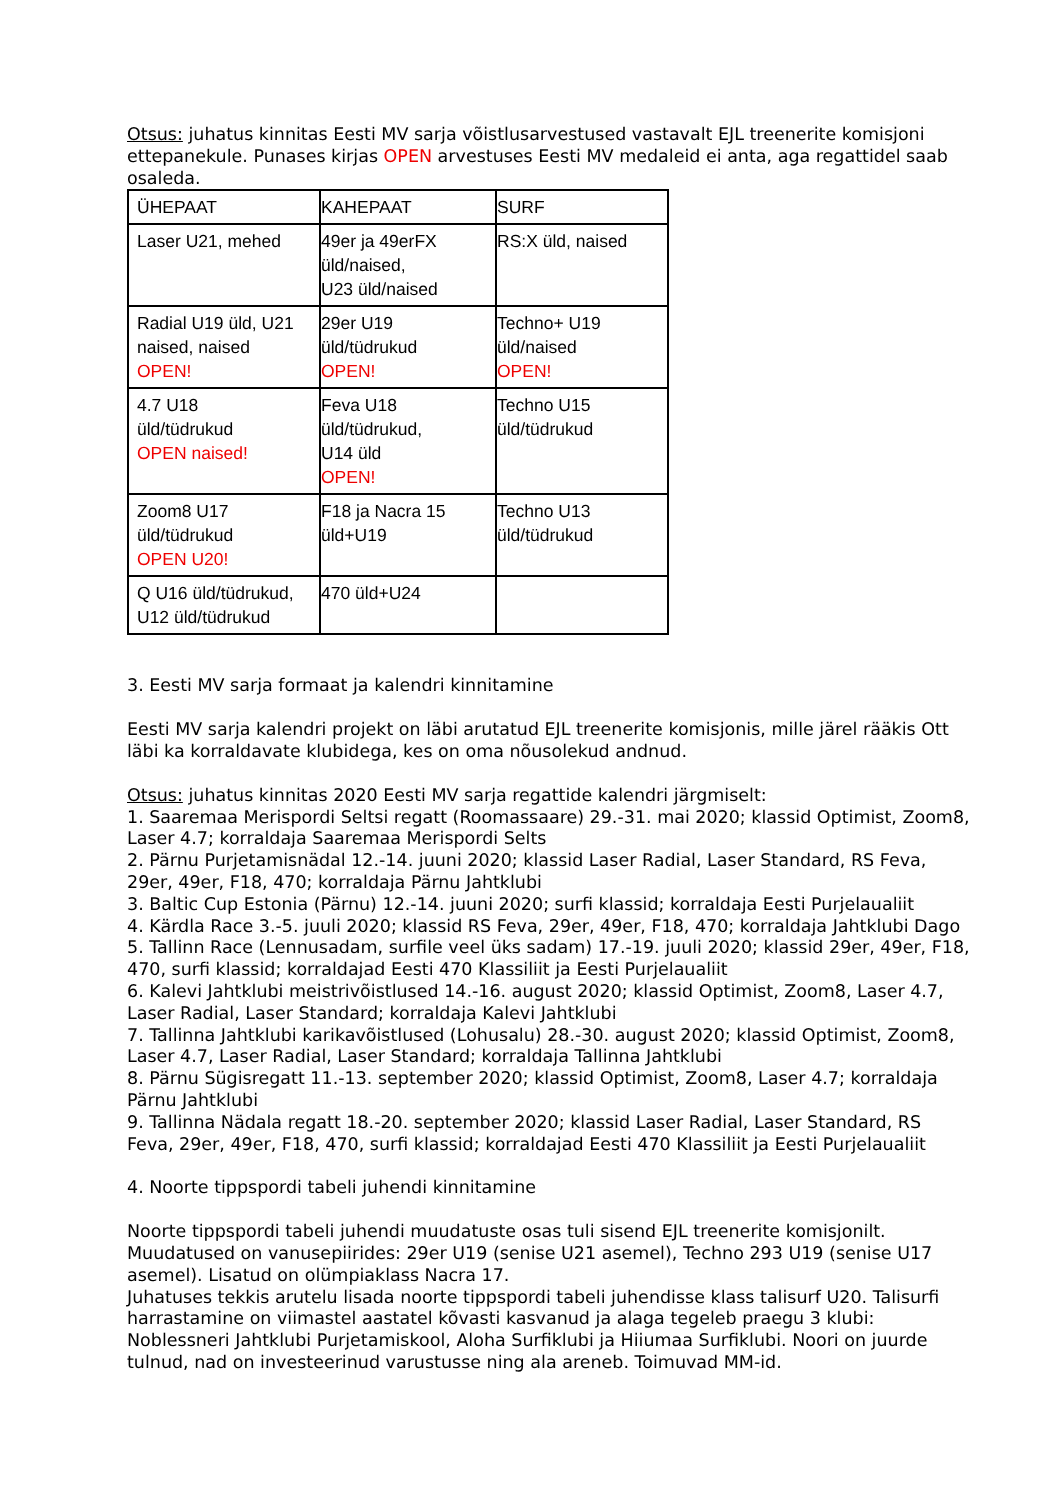Otsus: juhatus kinnitas Eesti MV sarja võistlusarvestused vastavalt EJL treenerite komisjoni ettepanekule. Punases kirjas OPEN arvestuses Eesti MV medaleid ei anta, aga regattidel saab osaleda.
| ÜHEPAAT | KAHEPAAT | SURF |
| Laser U21, mehed | 49er ja 49erFX üld/naised, U23 üld/naised | RS:X üld, naised |
| Radial U19 üld, U21 naised, naised OPEN! | 29er U19 üld/tüdrukud OPEN! | Techno+ U19 üld/naised OPEN! |
| 4.7 U18 üld/tüdrukud OPEN naised! | Feva U18 üld/tüdrukud, U14 üld OPEN! | Techno U15 üld/tüdrukud |
| Zoom8 U17 üld/tüdrukud OPEN U20! | F18 ja Nacra 15 üld+U19 | Techno U13 üld/tüdrukud |
| Q U16 üld/tüdrukud, U12 üld/tüdrukud | 470 üld+U24 | |
3. Eesti MV sarja formaat ja kalendri kinnitamine
Eesti MV sarja kalendri projekt on läbi arutatud EJL treenerite komisjonis, mille järel rääkis Ott läbi ka korraldavate klubidega, kes on oma nõusolekud andnud.
Otsus: juhatus kinnitas 2020 Eesti MV sarja regattide kalendri järgmiselt:
1. Saaremaa Merispordi Seltsi regatt (Roomassaare) 29.-31. mai 2020; klassid Optimist, Zoom8, Laser 4.7; korraldaja Saaremaa Merispordi Selts
2. Pärnu Purjetamisnädal 12.-14. juuni 2020; klassid Laser Radial, Laser Standard, RS Feva, 29er, 49er, F18, 470; korraldaja Pärnu Jahtklubi
3. Baltic Cup Estonia (Pärnu) 12.-14. juuni 2020; surfi klassid; korraldaja Eesti Purjelaualiit
4. Kärdla Race 3.-5. juuli 2020; klassid RS Feva, 29er, 49er, F18, 470; korraldaja Jahtklubi Dago
5. Tallinn Race (Lennusadam, surfile veel üks sadam) 17.-19. juuli 2020; klassid 29er, 49er, F18, 470, surfi klassid; korraldajad Eesti 470 Klassiliit ja Eesti Purjelaualiit
6. Kalevi Jahtklubi meistrivõistlused 14.-16. august 2020; klassid Optimist, Zoom8, Laser 4.7, Laser Radial, Laser Standard; korraldaja Kalevi Jahtklubi
7. Tallinna Jahtklubi karikavõistlused (Lohusalu) 28.-30. august 2020; klassid Optimist, Zoom8, Laser 4.7, Laser Radial, Laser Standard; korraldaja Tallinna Jahtklubi
8. Pärnu Sügisregatt 11.-13. september 2020; klassid Optimist, Zoom8, Laser 4.7; korraldaja Pärnu Jahtklubi
9. Tallinna Nädala regatt 18.-20. september 2020; klassid Laser Radial, Laser Standard, RS Feva, 29er, 49er, F18, 470, surfi klassid; korraldajad Eesti 470 Klassiliit ja Eesti Purjelaualiit
4. Noorte tippspordi tabeli juhendi kinnitamine
Noorte tippspordi tabeli juhendi muudatuste osas tuli sisend EJL treenerite komisjonilt. Muudatused on vanusepiirides: 29er U19 (senise U21 asemel), Techno 293 U19 (senise U17 asemel). Lisatud on olümpiaklass Nacra 17.
Juhatuses tekkis arutelu lisada noorte tippspordi tabeli juhendisse klass talisurf U20. Talisurfi harrastamine on viimastel aastatel kõvasti kasvanud ja alaga tegeleb praegu 3 klubi: Noblessneri Jahtklubi Purjetamiskool, Aloha Surfiklubi ja Hiiumaa Surfiklubi. Noori on juurde tulnud, nad on investeerinud varustusse ning ala areneb. Toimuvad MM-id.